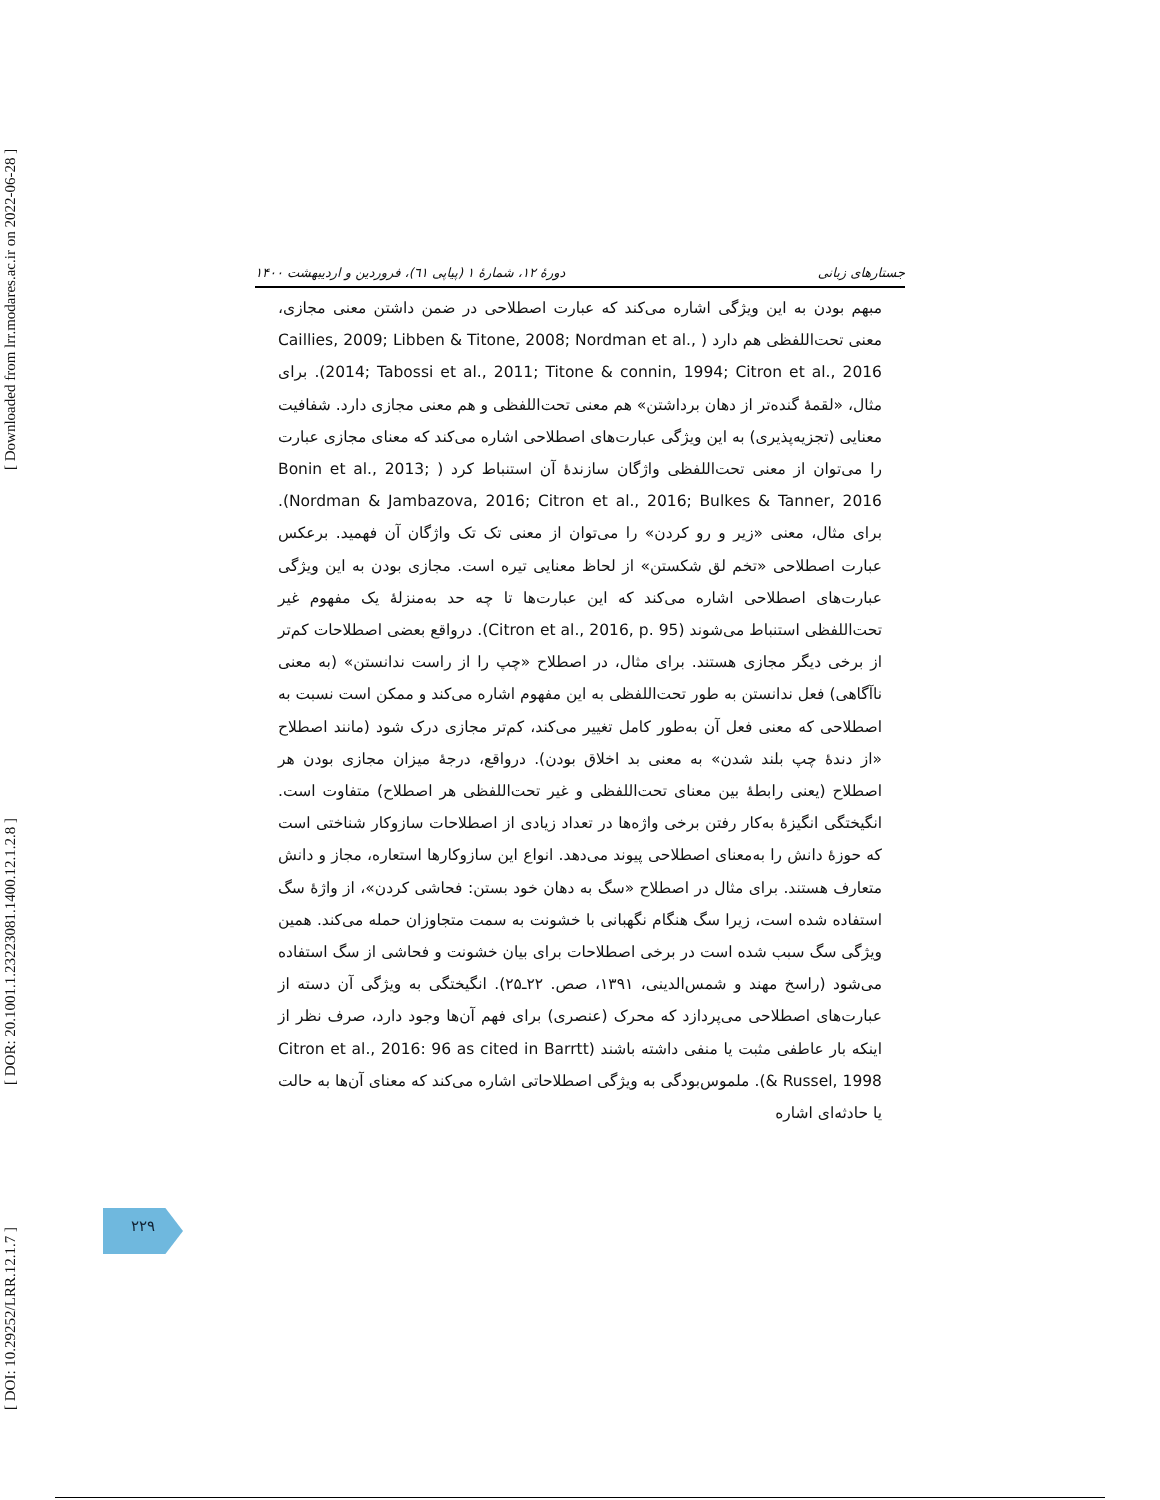[ Downloaded from lrr.modares.ac.ir on 2022-06-28 ]
[ DOR: 20.1001.1.23223081.1400.12.1.2.8 ]
[ DOI: 10.29252/LRR.12.1.7 ]
جستارهای زبانی دورهٔ ۱۲، شمارهٔ ۱ (پیاپی ٦١)، فروردین و اردیبهشت ۱۴۰۰
مبهم بودن به این ویژگی اشاره می‌کند که عبارت اصطلاحی در ضمن داشتن معنی مجازی، معنی تحت‌اللفظی هم دارد ( Caillies, 2009; Libben & Titone, 2008; Nordman et al., 2014; Tabossi et al., 2011; Titone & connin, 1994; Citron et al., 2016). برای مثال، «لقمهٔ گنده‌تر از دهان برداشتن» هم معنی تحت‌اللفظی و هم معنی مجازی دارد. شفافیت معنایی (تجزیه‌پذیری) به این ویژگی عبارت‌های اصطلاحی اشاره می‌کند که معنای مجازی عبارت را می‌توان از معنی تحت‌اللفظی واژگان سازندهٔ آن استنباط کرد ( Bonin et al., 2013; Nordman & Jambazova, 2016; Citron et al., 2016; Bulkes & Tanner, 2016). برای مثال، معنی «زیر و رو کردن» را می‌توان از معنی تک تک واژگان آن فهمید. برعکس عبارت اصطلاحی «تخم لق شکستن» از لحاظ معنایی تیره است. مجازی بودن به این ویژگی عبارت‌های اصطلاحی اشاره می‌کند که این عبارت‌ها تا چه حد به‌منزلهٔ یک مفهوم غیر تحت‌اللفظی استنباط می‌شوند (Citron et al., 2016, p. 95). درواقع بعضی اصطلاحات کم‌تر از برخی دیگر مجازی هستند. برای مثال، در اصطلاح «چپ را از راست ندانستن» (به معنی ناآگاهی) فعل ندانستن به طور تحت‌اللفظی به این مفهوم اشاره می‌کند و ممکن است نسبت به اصطلاحی که معنی فعل آن به‌طور کامل تغییر می‌کند، کم‌تر مجازی درک شود (مانند اصطلاح «از دندهٔ چپ بلند شدن» به معنی بد اخلاق بودن). درواقع، درجهٔ میزان مجازی بودن هر اصطلاح (یعنی رابطهٔ بین معنای تحت‌اللفظی و غیر تحت‌اللفظی هر اصطلاح) متفاوت است. انگیختگی انگیزهٔ به‌کار رفتن برخی واژه‌ها در تعداد زیادی از اصطلاحات سازوکار شناختی است که حوزهٔ دانش را به‌معنای اصطلاحی پیوند می‌دهد. انواع این سازوکارها استعاره، مجاز و دانش متعارف هستند. برای مثال در اصطلاح «سگ به دهان خود بستن: فحاشی کردن»، از واژهٔ سگ استفاده شده است، زیرا سگ هنگام نگهبانی با خشونت به سمت متجاوزان حمله می‌کند. همین ویژگی سگ سبب شده است در برخی اصطلاحات برای بیان خشونت و فحاشی از سگ استفاده می‌شود (راسخ مهند و شمس‌الدینی، ۱۳۹۱، صص. ۲۲ـ۲۵). انگیختگی به ویژگی آن دسته از عبارت‌های اصطلاحی می‌پردازد که محرک (عنصری) برای فهم آن‌ها وجود دارد، صرف نظر از اینکه بار عاطفی مثبت یا منفی داشته باشند (Citron et al., 2016: 96 as cited in Barrtt & Russel, 1998). ملموس‌بودگی به ویژگی اصطلاحاتی اشاره می‌کند که معنای آن‌ها به حالت یا حادثه‌ای اشاره
۲۲۹